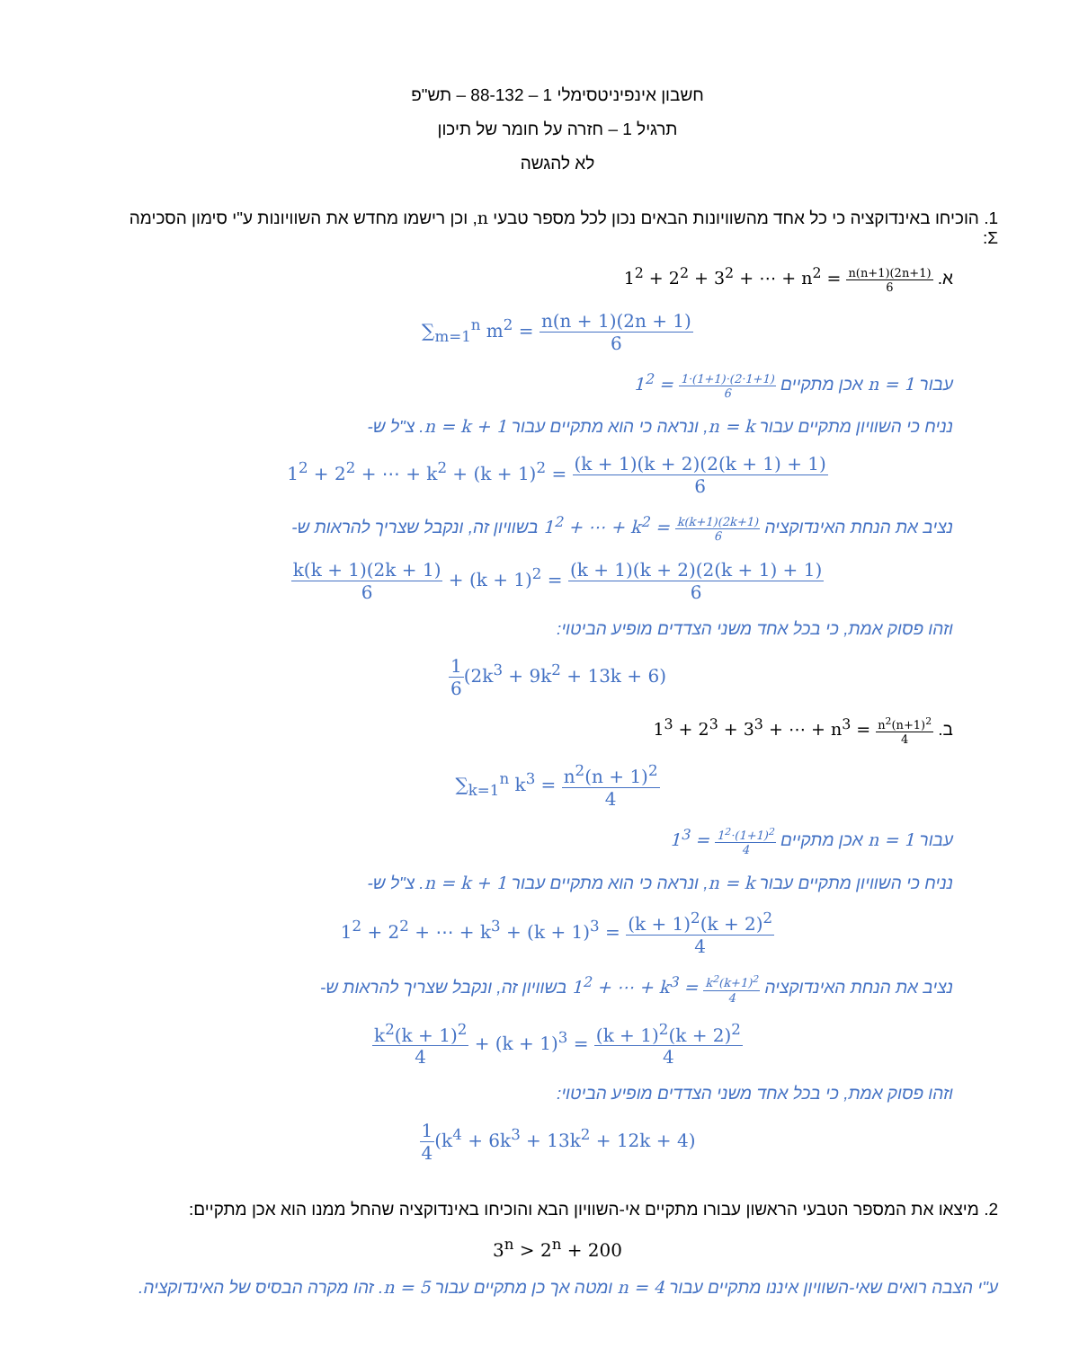חשבון אינפיניטסימלי 1 – 88-132 – תש"פ
תרגיל 1 – חזרה על חומר של תיכון
לא להגשה
1. הוכיחו באינדוקציה כי כל אחד מהשוויונות הבאים נכון לכל מספר טבעי n, וכן רישמו מחדש את השוויונות ע"י סימון הסכימה Σ:
א. 1<sup>2</sup> + 2<sup>2</sup> + 3<sup>2</sup> + ⋯ + n<sup>2</sup> = n(n+1)(2n+1) 6
∑<sub>m=1</sub><sup>n</sup> m<sup>2</sup> = n(n + 1)(2n + 1) 6
עבור n = 1 אכן מתקיים 1<sup>2</sup> = 1·(1+1)·(2·1+1) 6
נניח כי השוויון מתקיים עבור n = k, ונראה כי הוא מתקיים עבור n = k + 1. צ"ל ש-
1<sup>2</sup> + 2<sup>2</sup> + ⋯ + k<sup>2</sup> + (k + 1)<sup>2</sup> = (k + 1)(k + 2)(2(k + 1) + 1) 6
נציב את הנחת האינדוקציה 1<sup>2</sup> + ⋯ + k<sup>2</sup> = k(k+1)(2k+1) 6 בשוויון זה, ונקבל שצריך להראות ש-
k(k + 1)(2k + 1) 6 + (k + 1)<sup>2</sup> = (k + 1)(k + 2)(2(k + 1) + 1) 6
וזהו פסוק אמת, כי בכל אחד משני הצדדים מופיע הביטוי:
1 6(2k<sup>3</sup> + 9k<sup>2</sup> + 13k + 6)
ב. 1<sup>3</sup> + 2<sup>3</sup> + 3<sup>3</sup> + ⋯ + n<sup>3</sup> = n<sup>2</sup>(n+1)<sup>2</sup> 4
∑<sub>k=1</sub><sup>n</sup> k<sup>3</sup> = n<sup>2</sup>(n + 1)<sup>2</sup> 4
עבור n = 1 אכן מתקיים 1<sup>3</sup> = 1<sup>2</sup>·(1+1)<sup>2</sup> 4
נניח כי השוויון מתקיים עבור n = k, ונראה כי הוא מתקיים עבור n = k + 1. צ"ל ש-
1<sup>2</sup> + 2<sup>2</sup> + ⋯ + k<sup>3</sup> + (k + 1)<sup>3</sup> = (k + 1)<sup>2</sup>(k + 2)<sup>2</sup> 4
נציב את הנחת האינדוקציה 1<sup>2</sup> + ⋯ + k<sup>3</sup> = k<sup>2</sup>(k+1)<sup>2</sup> 4 בשוויון זה, ונקבל שצריך להראות ש-
k<sup>2</sup>(k + 1)<sup>2</sup> 4 + (k + 1)<sup>3</sup> = (k + 1)<sup>2</sup>(k + 2)<sup>2</sup> 4
וזהו פסוק אמת, כי בכל אחד משני הצדדים מופיע הביטוי:
1 4(k<sup>4</sup> + 6k<sup>3</sup> + 13k<sup>2</sup> + 12k + 4)
2. מיצאו את המספר הטבעי הראשון עבורו מתקיים אי-השוויון הבא והוכיחו באינדוקציה שהחל ממנו הוא אכן מתקיים:
3<sup>n</sup> > 2<sup>n</sup> + 200
ע"י הצבה רואים שאי-השוויון איננו מתקיים עבור n = 4 ומטה אך כן מתקיים עבור n = 5. זהו מקרה הבסיס של האינדוקציה.